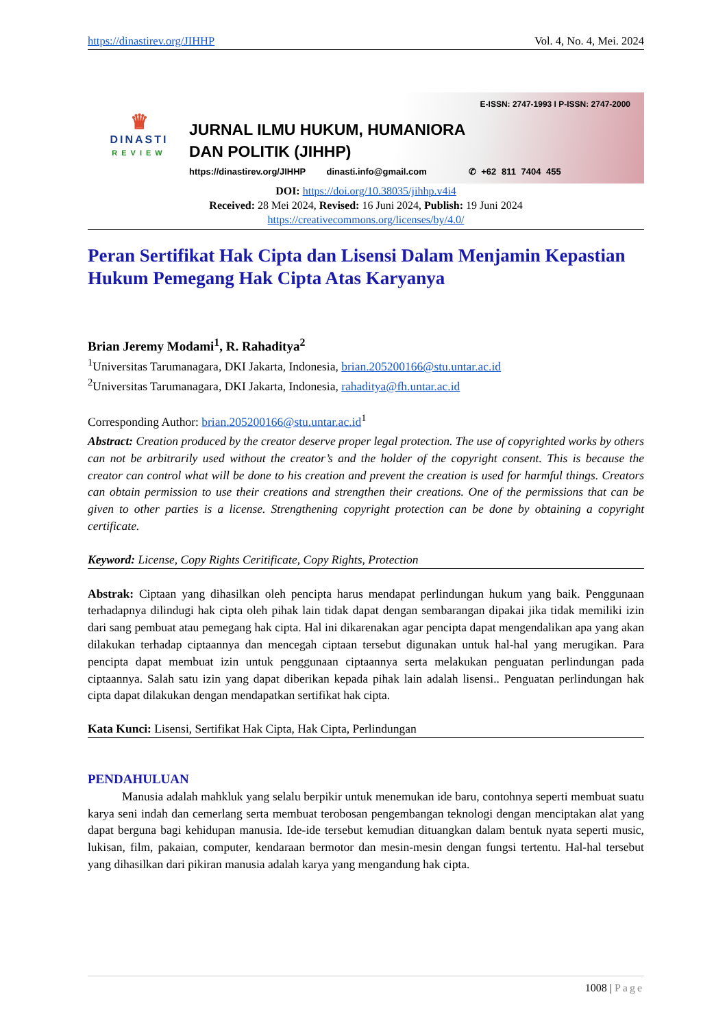https://dinastirev.org/JIHHP Vol. 4, No. 4, Mei. 2024
♛
DINASTI
REVIEW
E-ISSN: 2747-1993 I P-ISSN: 2747-2000
JURNAL ILMU HUKUM, HUMANIORA
DAN POLITIK (JIHHP)
https://dinastirev.org/JIHHP dinasti.info@gmail.com ✆ +62 811 7404 455
DOI: https://doi.org/10.38035/jihhp.v4i4
Received: 28 Mei 2024, Revised: 16 Juni 2024, Publish: 19 Juni 2024
https://creativecommons.org/licenses/by/4.0/
Peran Sertifikat Hak Cipta dan Lisensi Dalam Menjamin Kepastian Hukum Pemegang Hak Cipta Atas Karyanya
Brian Jeremy Modami<sup>1</sup>, R. Rahaditya<sup>2</sup>
<sup>1</sup> Universitas Tarumanagara, DKI Jakarta, Indonesia, brian.205200166@stu.untar.ac.id
<sup>2</sup> Universitas Tarumanagara, DKI Jakarta, Indonesia, rahaditya@fh.untar.ac.id
Corresponding Author: brian.205200166@stu.untar.ac.id<sup>1</sup>
Abstract: Creation produced by the creator deserve proper legal protection. The use of copyrighted works by others can not be arbitrarily used without the creator’s and the holder of the copyright consent. This is because the creator can control what will be done to his creation and prevent the creation is used for harmful things. Creators can obtain permission to use their creations and strengthen their creations. One of the permissions that can be given to other parties is a license. Strengthening copyright protection can be done by obtaining a copyright certificate.
Keyword: License, Copy Rights Ceritificate, Copy Rights, Protection
Abstrak: Ciptaan yang dihasilkan oleh pencipta harus mendapat perlindungan hukum yang baik. Penggunaan terhadapnya dilindugi hak cipta oleh pihak lain tidak dapat dengan sembarangan dipakai jika tidak memiliki izin dari sang pembuat atau pemegang hak cipta. Hal ini dikarenakan agar pencipta dapat mengendalikan apa yang akan dilakukan terhadap ciptaannya dan mencegah ciptaan tersebut digunakan untuk hal-hal yang merugikan. Para pencipta dapat membuat izin untuk penggunaan ciptaannya serta melakukan penguatan perlindungan pada ciptaannya. Salah satu izin yang dapat diberikan kepada pihak lain adalah lisensi.. Penguatan perlindungan hak cipta dapat dilakukan dengan mendapatkan sertifikat hak cipta.
Kata Kunci: Lisensi, Sertifikat Hak Cipta, Hak Cipta, Perlindungan
PENDAHULUAN
Manusia adalah mahkluk yang selalu berpikir untuk menemukan ide baru, contohnya seperti membuat suatu karya seni indah dan cemerlang serta membuat terobosan pengembangan teknologi dengan menciptakan alat yang dapat berguna bagi kehidupan manusia. Ide-ide tersebut kemudian dituangkan dalam bentuk nyata seperti music, lukisan, film, pakaian, computer, kendaraan bermotor dan mesin-mesin dengan fungsi tertentu. Hal-hal tersebut yang dihasilkan dari pikiran manusia adalah karya yang mengandung hak cipta.
1008 | Page